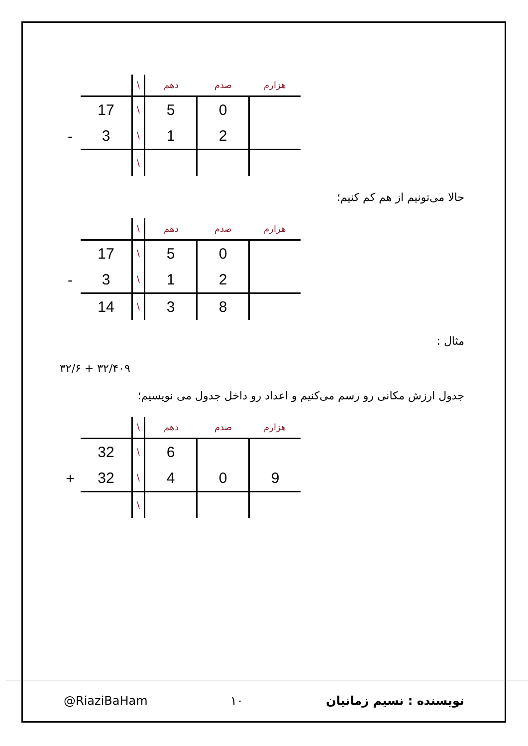| | | \ | دهم | صدم | هزارم |
| --- | --- | --- | --- | --- | --- |
| | 17 | \ | 5 | 0 | |
| - | 3 | \ | 1 | 2 | |
| | | \ | | | |
حالا می‌تونیم از هم کم کنیم؛
| | | \ | دهم | صدم | هزارم |
| --- | --- | --- | --- | --- | --- |
| | 17 | \ | 5 | 0 | |
| - | 3 | \ | 1 | 2 | |
| | 14 | \ | 3 | 8 | |
مثال :
۳۲/۶ + ۳۲/۴۰۹
جدول ارزش مکانی رو رسم می‌کنیم و اعداد رو داخل جدول می نویسیم؛
| | | \ | دهم | صدم | هزارم |
| --- | --- | --- | --- | --- | --- |
| | 32 | \ | 6 | | |
| + | 32 | \ | 4 | 0 | 9 |
| | | \ | | | |
@RiaziBaHam ۱۰ نویسنده : نسیم زمانیان